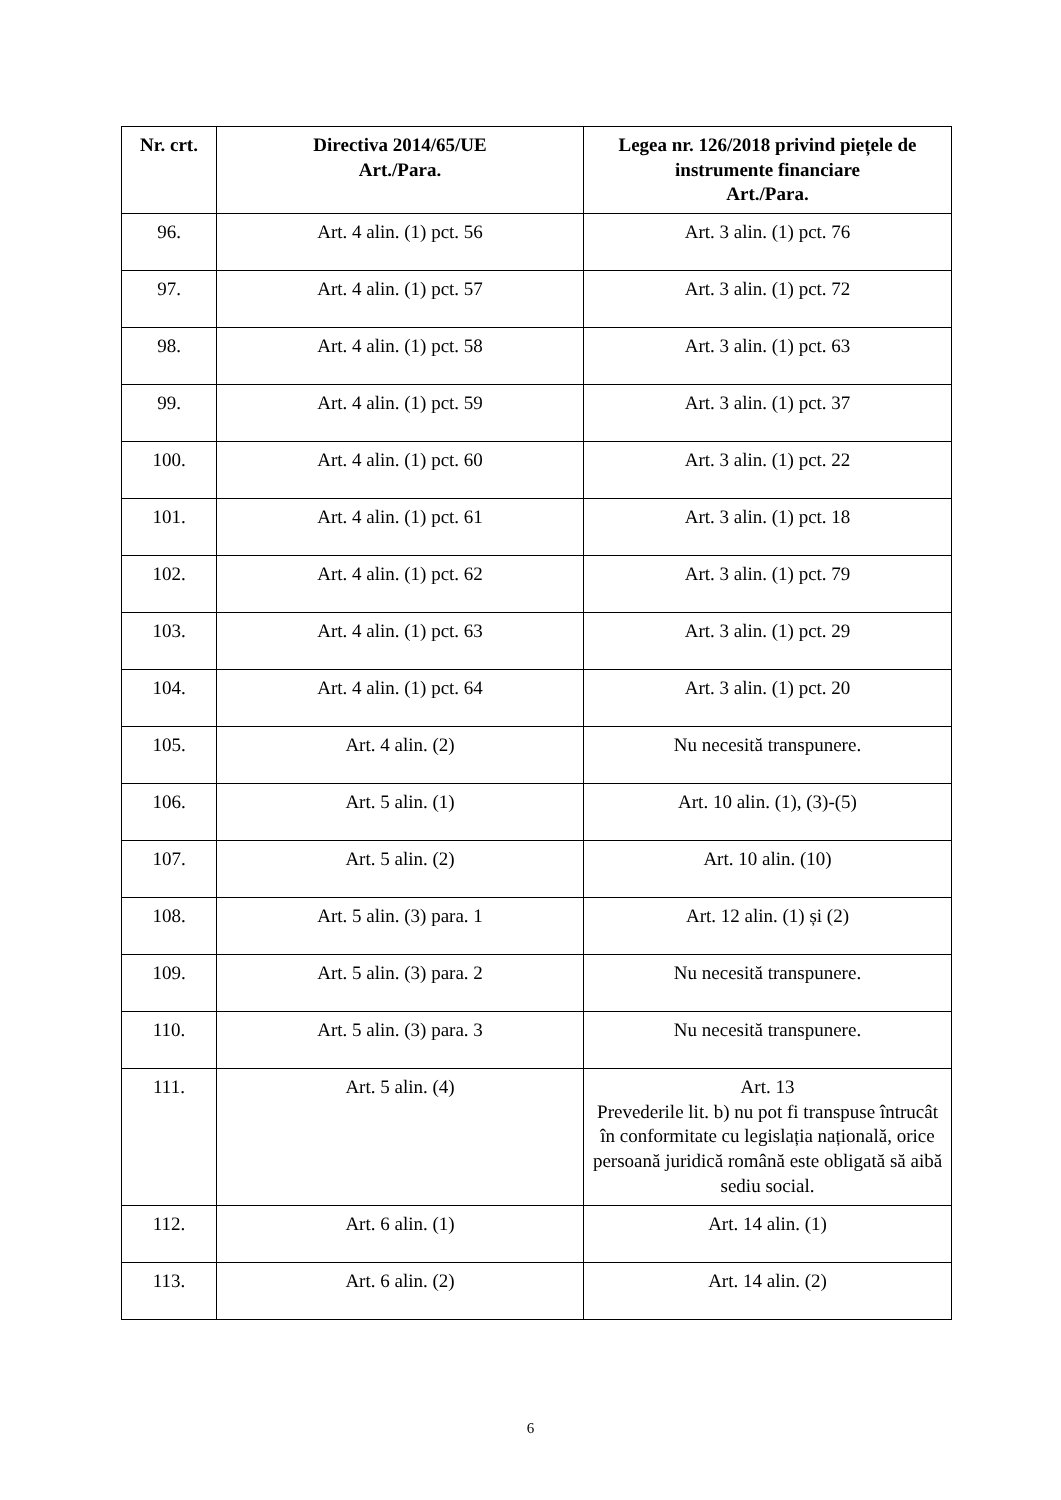| Nr. crt. | Directiva 2014/65/UE Art./Para. | Legea nr. 126/2018 privind piețele de instrumente financiare Art./Para. |
| --- | --- | --- |
| 96. | Art. 4 alin. (1) pct. 56 | Art. 3 alin. (1) pct. 76 |
| 97. | Art. 4 alin. (1) pct. 57 | Art. 3 alin. (1) pct. 72 |
| 98. | Art. 4 alin. (1) pct. 58 | Art. 3 alin. (1) pct. 63 |
| 99. | Art. 4 alin. (1) pct. 59 | Art. 3 alin. (1) pct. 37 |
| 100. | Art. 4 alin. (1) pct. 60 | Art. 3 alin. (1) pct. 22 |
| 101. | Art. 4 alin. (1) pct. 61 | Art. 3 alin. (1) pct. 18 |
| 102. | Art. 4 alin. (1) pct. 62 | Art. 3 alin. (1) pct. 79 |
| 103. | Art. 4 alin. (1) pct. 63 | Art. 3 alin. (1) pct. 29 |
| 104. | Art. 4 alin. (1) pct. 64 | Art. 3 alin. (1) pct. 20 |
| 105. | Art. 4 alin. (2) | Nu necesită transpunere. |
| 106. | Art. 5 alin. (1) | Art. 10 alin. (1), (3)-(5) |
| 107. | Art. 5 alin. (2) | Art. 10 alin. (10) |
| 108. | Art. 5 alin. (3) para. 1 | Art. 12 alin. (1) și (2) |
| 109. | Art. 5 alin. (3) para. 2 | Nu necesită transpunere. |
| 110. | Art. 5 alin. (3) para. 3 | Nu necesită transpunere. |
| 111. | Art. 5 alin. (4) | Art. 13 Prevederile lit. b) nu pot fi transpuse întrucât în conformitate cu legislația națională, orice persoană juridică română este obligată să aibă sediu social. |
| 112. | Art. 6 alin. (1) | Art. 14 alin. (1) |
| 113. | Art. 6 alin. (2) | Art. 14 alin. (2) |
6